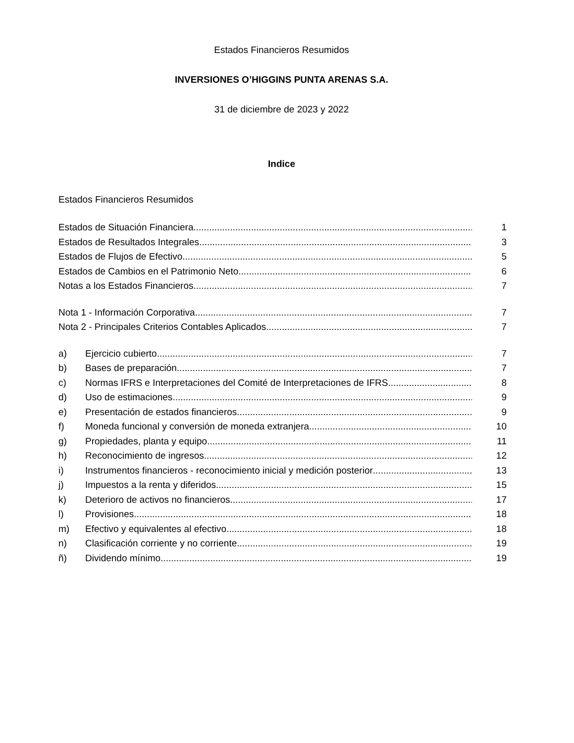Estados Financieros Resumidos
INVERSIONES O’HIGGINS PUNTA ARENAS S.A.
31 de diciembre de 2023 y 2022
Indice
Estados Financieros Resumidos
Estados de Situación Financiera 1
Estados de Resultados Integrales 3
Estados de Flujos de Efectivo 5
Estados de Cambios en el Patrimonio Neto 6
Notas a los Estados Financieros 7
Nota 1 - Información Corporativa 7
Nota 2 - Principales Criterios Contables Aplicados 7
a) Ejercicio cubierto 7
b) Bases de preparación 7
c) Normas IFRS e Interpretaciones del Comité de Interpretaciones de IFRS 8
d) Uso de estimaciones 9
e) Presentación de estados financieros 9
f) Moneda funcional y conversión de moneda extranjera 10
g) Propiedades, planta y equipo 11
h) Reconocimiento de ingresos 12
i) Instrumentos financieros - reconocimiento inicial y medición posterior 13
j) Impuestos a la renta y diferidos 15
k) Deterioro de activos no financieros 17
l) Provisiones 18
m) Efectivo y equivalentes al efectivo 18
n) Clasificación corriente y no corriente 19
ñ) Dividendo mínimo 19